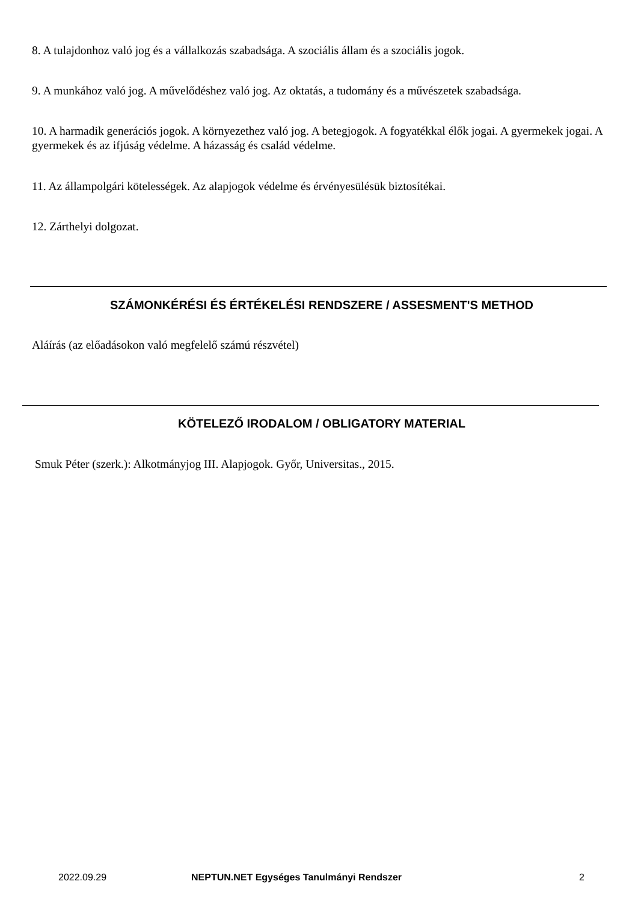8. A tulajdonhoz való jog és a vállalkozás szabadsága. A szociális állam és a szociális jogok.
9. A munkához való jog. A művelődéshez való jog. Az oktatás, a tudomány és a művészetek szabadsága.
10. A harmadik generációs jogok. A környezethez való jog. A betegjogok. A fogyatékkal élők jogai. A gyermekek jogai. A gyermekek és az ifjúság védelme. A házasság és család védelme.
11. Az állampolgári kötelességek. Az alapjogok védelme és érvényesülésük biztosítékai.
12. Zárthelyi dolgozat.
SZÁMONKÉRÉSI ÉS ÉRTÉKELÉSI RENDSZERE / ASSESMENT'S METHOD
Aláírás (az előadásokon való megfelelő számú részvétel)
KÖTELEZŐ IRODALOM / OBLIGATORY MATERIAL
Smuk Péter (szerk.): Alkotmányjog III. Alapjogok. Győr, Universitas., 2015.
2022.09.29 NEPTUN.NET Egységes Tanulmányi Rendszer 2